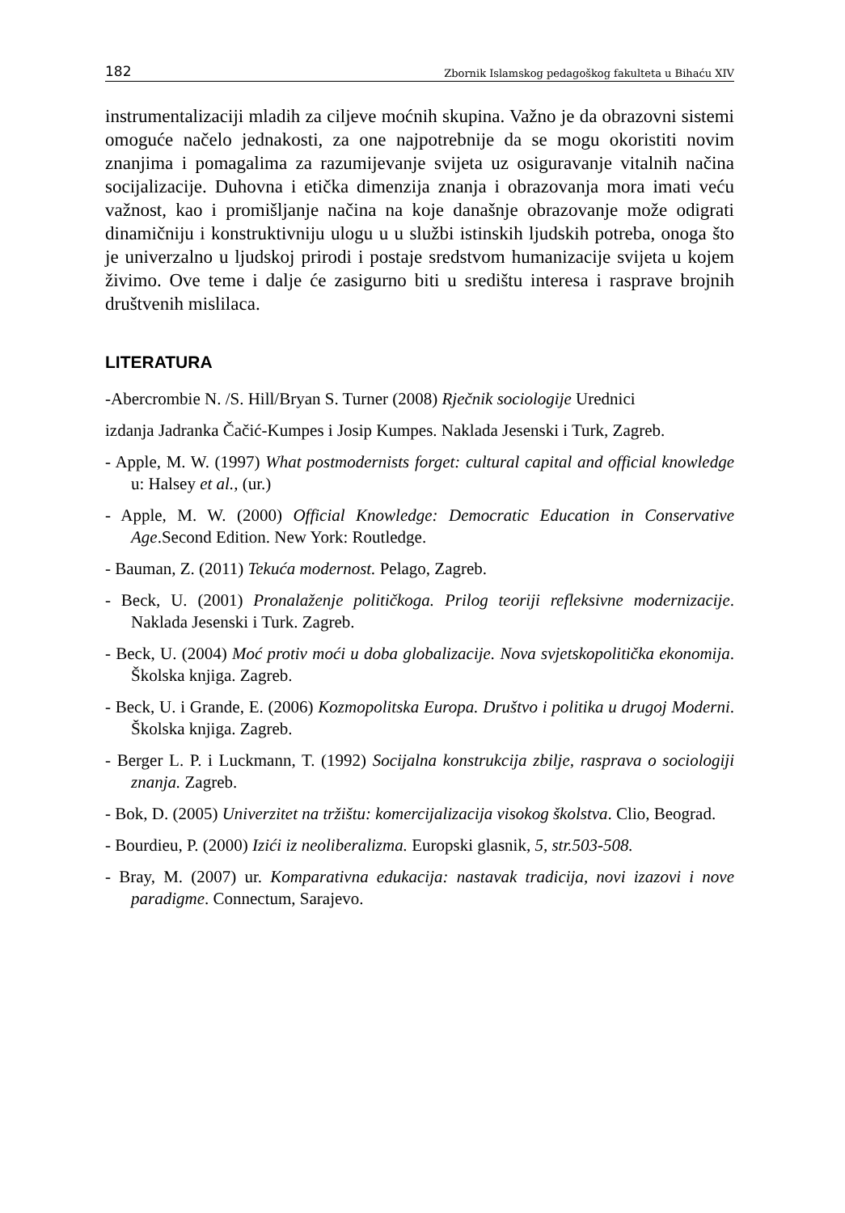182 Zbornik Islamskog pedagoškog fakulteta u Bihaću XIV
instrumentalizaciji mladih za ciljeve moćnih skupina. Važno je da obrazovni sistemi omoguće načelo jednakosti, za one najpotrebnije da se mogu okoristiti novim znanjima i pomagalima za razumijevanje svijeta uz osiguravanje vitalnih načina socijalizacije. Duhovna i etička dimenzija znanja i obrazovanja mora imati veću važnost, kao i promišljanje načina na koje današnje obrazovanje može odigrati dinamičniju i konstruktivniju ulogu u u službi istinskih ljudskih potreba, onoga što je univerzalno u ljudskoj prirodi i postaje sredstvom humanizacije svijeta u kojem živimo. Ove teme i dalje će zasigurno biti u središtu interesa i rasprave brojnih društvenih mislilaca.
LITERATURA
-Abercrombie N. /S. Hill/Bryan S. Turner (2008) Rječnik sociologije Urednici
izdanja Jadranka Čačić-Kumpes i Josip Kumpes. Naklada Jesenski i Turk, Zagreb.
- Apple, M. W. (1997) What postmodernists forget: cultural capital and official knowledge u: Halsey et al., (ur.)
- Apple, M. W. (2000) Official Knowledge: Democratic Education in Conservative Age.Second Edition. New York: Routledge.
- Bauman, Z. (2011) Tekuća modernost. Pelago, Zagreb.
- Beck, U. (2001) Pronalaženje političkoga. Prilog teoriji refleksivne modernizacije. Naklada Jesenski i Turk. Zagreb.
- Beck, U. (2004) Moć protiv moći u doba globalizacije. Nova svjetskopolitička ekonomija. Školska knjiga. Zagreb.
- Beck, U. i Grande, E. (2006) Kozmopolitska Europa. Društvo i politika u drugoj Moderni. Školska knjiga. Zagreb.
- Berger L. P. i Luckmann, T. (1992) Socijalna konstrukcija zbilje, rasprava o sociologiji znanja. Zagreb.
- Bok, D. (2005) Univerzitet na tržištu: komercijalizacija visokog školstva. Clio, Beograd.
- Bourdieu, P. (2000) Izići iz neoliberalizma. Europski glasnik, 5, str.503-508.
- Bray, M. (2007) ur. Komparativna edukacija: nastavak tradicija, novi izazovi i nove paradigme. Connectum, Sarajevo.